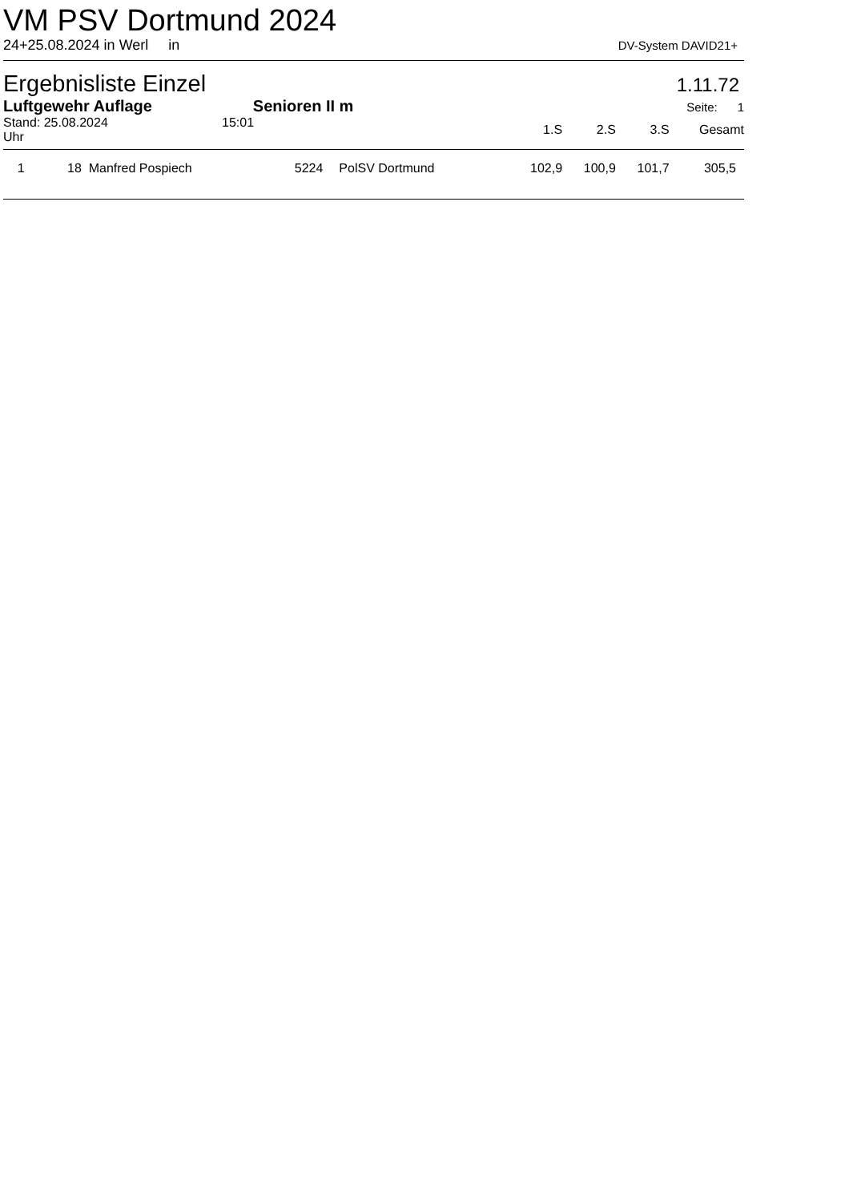VM PSV Dortmund 2024
24+25.08.2024 in Werl in DV-System DAVID21+
Ergebnisliste Einzel
1.11.72
Luftgewehr Auflage Senioren II m Seite: 1
| Stand: 25.08.2024 15:01 Uhr | | | 1.S | 2.S | 3.S | Gesamt |
| --- | --- | --- | --- | --- | --- | --- |
| 1 18 Manfred Pospiech | 5224 | PolSV Dortmund | 102,9 | 100,9 | 101,7 | 305,5 |